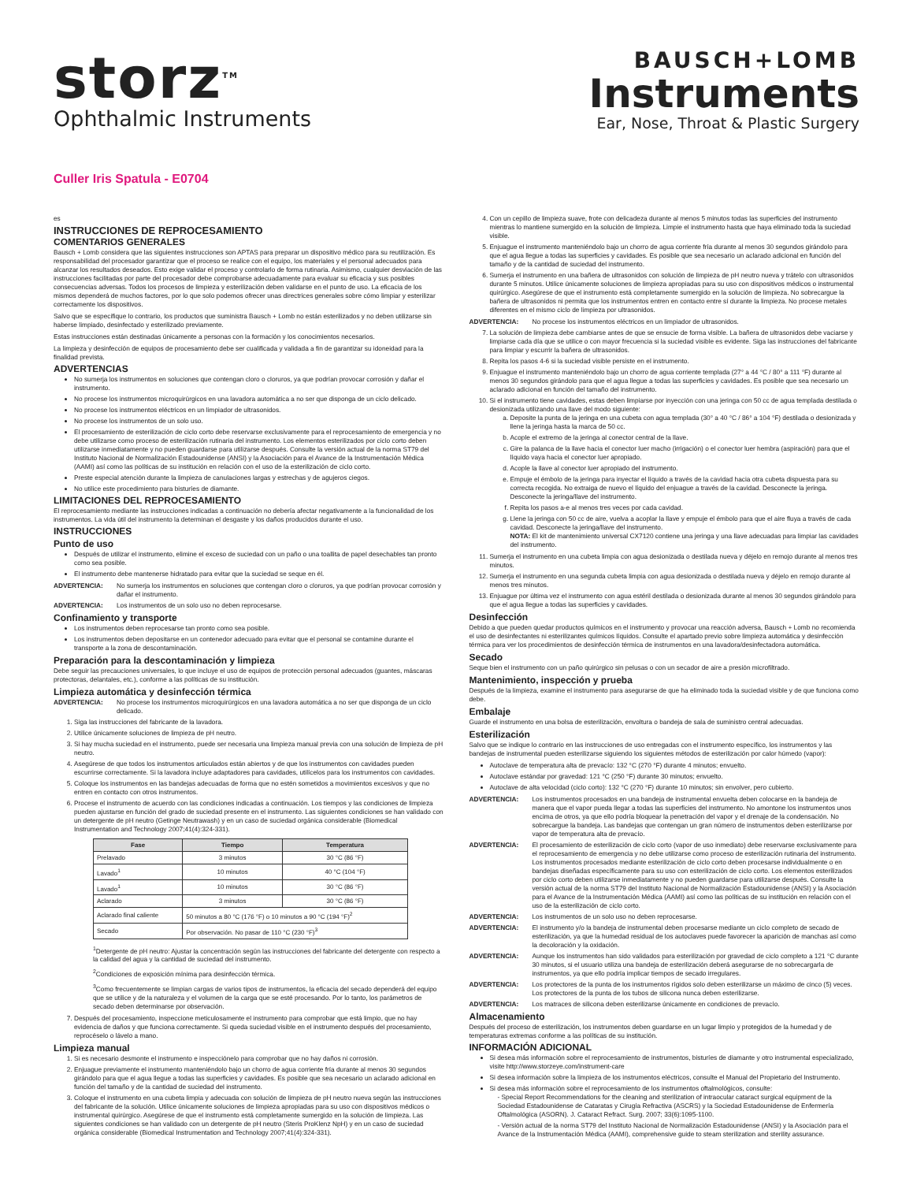storz<sup>TM</sup>
Ophthalmic Instruments
BAUSCH+LOMB
Instruments
Ear, Nose, Throat & Plastic Surgery
Culler Iris Spatula - E0704
es
INSTRUCCIONES DE REPROCESAMIENTO
COMENTARIOS GENERALES
Bausch + Lomb considera que las siguientes instrucciones son APTAS para preparar un dispositivo médico para su reutilización. Es responsabilidad del procesador garantizar que el proceso se realice con el equipo, los materiales y el personal adecuados para alcanzar los resultados deseados. Esto exige validar el proceso y controlarlo de forma rutinaria. Asimismo, cualquier desviación de las instrucciones facilitadas por parte del procesador debe comprobarse adecuadamente para evaluar su eficacia y sus posibles consecuencias adversas. Todos los procesos de limpieza y esterilización deben validarse en el punto de uso. La eficacia de los mismos dependerá de muchos factores, por lo que solo podemos ofrecer unas directrices generales sobre cómo limpiar y esterilizar correctamente los dispositivos.
Salvo que se especifique lo contrario, los productos que suministra Bausch + Lomb no están esterilizados y no deben utilizarse sin haberse limpiado, desinfectado y esterilizado previamente.
Estas instrucciones están destinadas únicamente a personas con la formación y los conocimientos necesarios.
La limpieza y desinfección de equipos de procesamiento debe ser cualificada y validada a fin de garantizar su idoneidad para la finalidad prevista.
ADVERTENCIAS
No sumerja los instrumentos en soluciones que contengan cloro o cloruros, ya que podrían provocar corrosión y dañar el instrumento.
No procese los instrumentos microquirúrgicos en una lavadora automática a no ser que disponga de un ciclo delicado.
No procese los instrumentos eléctricos en un limpiador de ultrasonidos.
No procese los instrumentos de un solo uso.
El procesamiento de esterilización de ciclo corto debe reservarse exclusivamente para el reprocesamiento de emergencia y no debe utilizarse como proceso de esterilización rutinaria del instrumento. Los elementos esterilizados por ciclo corto deben utilizarse inmediatamente y no pueden guardarse para utilizarse después. Consulte la versión actual de la norma ST79 del Instituto Nacional de Normalización Estadounidense (ANSI) y la Asociación para el Avance de la Instrumentación Médica (AAMI) así como las políticas de su institución en relación con el uso de la esterilización de ciclo corto.
Preste especial atención durante la limpieza de canulaciones largas y estrechas y de agujeros ciegos.
No utilice este procedimiento para bisturíes de diamante.
LIMITACIONES DEL REPROCESAMIENTO
El reprocesamiento mediante las instrucciones indicadas a continuación no debería afectar negativamente a la funcionalidad de los instrumentos. La vida útil del instrumento la determinan el desgaste y los daños producidos durante el uso.
INSTRUCCIONES
Punto de uso
Después de utilizar el instrumento, elimine el exceso de suciedad con un paño o una toallita de papel desechables tan pronto como sea posible.
El instrumento debe mantenerse hidratado para evitar que la suciedad se seque en él.
ADVERTENCIA: No sumerja los instrumentos en soluciones que contengan cloro o cloruros, ya que podrían provocar corrosión y dañar el instrumento.
ADVERTENCIA: Los instrumentos de un solo uso no deben reprocesarse.
Confinamiento y transporte
Los instrumentos deben reprocesarse tan pronto como sea posible.
Los instrumentos deben depositarse en un contenedor adecuado para evitar que el personal se contamine durante el transporte a la zona de descontaminación.
Preparación para la descontaminación y limpieza
Debe seguir las precauciones universales, lo que incluye el uso de equipos de protección personal adecuados (guantes, máscaras protectoras, delantales, etc.), conforme a las políticas de su institución.
Limpieza automática y desinfección térmica
ADVERTENCIA: No procese los instrumentos microquirúrgicos en una lavadora automática a no ser que disponga de un ciclo delicado.
1. Siga las instrucciones del fabricante de la lavadora.
2. Utilice únicamente soluciones de limpieza de pH neutro.
3. Si hay mucha suciedad en el instrumento, puede ser necesaria una limpieza manual previa con una solución de limpieza de pH neutro.
4. Asegúrese de que todos los instrumentos articulados están abiertos y de que los instrumentos con cavidades pueden escurrirse correctamente. Si la lavadora incluye adaptadores para cavidades, utilícelos para los instrumentos con cavidades.
5. Coloque los instrumentos en las bandejas adecuadas de forma que no estén sometidos a movimientos excesivos y que no entren en contacto con otros instrumentos.
6. Procese el instrumento de acuerdo con las condiciones indicadas a continuación. Los tiempos y las condiciones de limpieza pueden ajustarse en función del grado de suciedad presente en el instrumento. Las siguientes condiciones se han validado con un detergente de pH neutro (Getinge Neutrawash) y en un caso de suciedad orgánica considerable (Biomedical Instrumentation and Technology 2007;41(4):324-331).
| Fase | Tiempo | Temperatura |
| --- | --- | --- |
| Prelavado | 3 minutos | 30 °C (86 °F) |
| Lavado<sup>1</sup> | 10 minutos | 40 °C (104 °F) |
| Lavado<sup>1</sup> | 10 minutos | 30 °C (86 °F) |
| Aclarado | 3 minutos | 30 °C (86 °F) |
| Aclarado final caliente | 50 minutos a 80 °C (176 °F) o 10 minutos a 90 °C (194 °F)<sup>2</sup> | |
| Secado | Por observación. No pasar de 110 °C (230 °F)<sup>3</sup> | |
<sup>1</sup> Detergente de pH neutro: Ajustar la concentración según las instrucciones del fabricante del detergente con respecto a la calidad del agua y la cantidad de suciedad del instrumento.
<sup>2</sup> Condiciones de exposición mínima para desinfección térmica.
<sup>3</sup> Como frecuentemente se limpian cargas de varios tipos de instrumentos, la eficacia del secado dependerá del equipo que se utilice y de la naturaleza y el volumen de la carga que se esté procesando. Por lo tanto, los parámetros de secado deben determinarse por observación.
7. Después del procesamiento, inspeccione meticulosamente el instrumento para comprobar que está limpio, que no hay evidencia de daños y que funciona correctamente. Si queda suciedad visible en el instrumento después del procesamiento, reprocéselo o lávelo a mano.
Limpieza manual
1. Si es necesario desmonte el instrumento e inspecciónelo para comprobar que no hay daños ni corrosión.
2. Enjuague previamente el instrumento manteniéndolo bajo un chorro de agua corriente fría durante al menos 30 segundos girándolo para que el agua llegue a todas las superficies y cavidades. Es posible que sea necesario un aclarado adicional en función del tamaño y de la cantidad de suciedad del instrumento.
3. Coloque el instrumento en una cubeta limpia y adecuada con solución de limpieza de pH neutro nueva según las instrucciones del fabricante de la solución. Utilice únicamente soluciones de limpieza apropiadas para su uso con dispositivos médicos o instrumental quirúrgico. Asegúrese de que el instrumento está completamente sumergido en la solución de limpieza. Las siguientes condiciones se han validado con un detergente de pH neutro (Steris ProKlenz NpH) y en un caso de suciedad orgánica considerable (Biomedical Instrumentation and Technology 2007;41(4):324-331).
4. Con un cepillo de limpieza suave, frote con delicadeza durante al menos 5 minutos todas las superficies del instrumento mientras lo mantiene sumergido en la solución de limpieza. Limpie el instrumento hasta que haya eliminado toda la suciedad visible.
5. Enjuague el instrumento manteniéndolo bajo un chorro de agua corriente fría durante al menos 30 segundos girándolo para que el agua llegue a todas las superficies y cavidades. Es posible que sea necesario un aclarado adicional en función del tamaño y de la cantidad de suciedad del instrumento.
6. Sumerja el instrumento en una bañera de ultrasonidos con solución de limpieza de pH neutro nueva y trátelo con ultrasonidos durante 5 minutos. Utilice únicamente soluciones de limpieza apropiadas para su uso con dispositivos médicos o instrumental quirúrgico. Asegúrese de que el instrumento está completamente sumergido en la solución de limpieza. No sobrecargue la bañera de ultrasonidos ni permita que los instrumentos entren en contacto entre sí durante la limpieza. No procese metales diferentes en el mismo ciclo de limpieza por ultrasonidos.
ADVERTENCIA: No procese los instrumentos eléctricos en un limpiador de ultrasonidos.
7. La solución de limpieza debe cambiarse antes de que se ensucie de forma visible. La bañera de ultrasonidos debe vaciarse y limpiarse cada día que se utilice o con mayor frecuencia si la suciedad visible es evidente. Siga las instrucciones del fabricante para limpiar y escurrir la bañera de ultrasonidos.
8. Repita los pasos 4-6 si la suciedad visible persiste en el instrumento.
9. Enjuague el instrumento manteniéndolo bajo un chorro de agua corriente templada (27° a 44 °C / 80° a 111 °F) durante al menos 30 segundos girándolo para que el agua llegue a todas las superficies y cavidades. Es posible que sea necesario un aclarado adicional en función del tamaño del instrumento.
10. Si el instrumento tiene cavidades, estas deben limpiarse por inyección con una jeringa con 50 cc de agua templada destilada o desionizada utilizando una llave del modo siguiente:
a. Deposite la punta de la jeringa en una cubeta con agua templada (30° a 40 °C / 86° a 104 °F) destilada o desionizada y llene la jeringa hasta la marca de 50 cc.
b. Acople el extremo de la jeringa al conector central de la llave.
c. Gire la palanca de la llave hacia el conector luer macho (irrigación) o el conector luer hembra (aspiración) para que el líquido vaya hacia el conector luer apropiado.
d. Acople la llave al conector luer apropiado del instrumento.
e. Empuje el émbolo de la jeringa para inyectar el líquido a través de la cavidad hacia otra cubeta dispuesta para su correcta recogida. No extraiga de nuevo el líquido del enjuague a través de la cavidad. Desconecte la jeringa. Desconecte la jeringa/llave del instrumento.
f. Repita los pasos a-e al menos tres veces por cada cavidad.
g. Llene la jeringa con 50 cc de aire, vuelva a acoplar la llave y empuje el émbolo para que el aire fluya a través de cada cavidad. Desconecte la jeringa/llave del instrumento.
NOTA: El kit de mantenimiento universal CX7120 contiene una jeringa y una llave adecuadas para limpiar las cavidades del instrumento.
11. Sumerja el instrumento en una cubeta limpia con agua desionizada o destilada nueva y déjelo en remojo durante al menos tres minutos.
12. Sumerja el instrumento en una segunda cubeta limpia con agua desionizada o destilada nueva y déjelo en remojo durante al menos tres minutos.
13. Enjuague por última vez el instrumento con agua estéril destilada o desionizada durante al menos 30 segundos girándolo para que el agua llegue a todas las superficies y cavidades.
Desinfección
Debido a que pueden quedar productos químicos en el instrumento y provocar una reacción adversa, Bausch + Lomb no recomienda el uso de desinfectantes ni esterilizantes químicos líquidos. Consulte el apartado previo sobre limpieza automática y desinfección térmica para ver los procedimientos de desinfección térmica de instrumentos en una lavadora/desinfectadora automática.
Secado
Seque bien el instrumento con un paño quirúrgico sin pelusas o con un secador de aire a presión microfiltrado.
Mantenimiento, inspección y prueba
Después de la limpieza, examine el instrumento para asegurarse de que ha eliminado toda la suciedad visible y de que funciona como debe.
Embalaje
Guarde el instrumento en una bolsa de esterilización, envoltura o bandeja de sala de suministro central adecuadas.
Esterilización
Salvo que se indique lo contrario en las instrucciones de uso entregadas con el instrumento específico, los instrumentos y las bandejas de instrumental pueden esterilizarse siguiendo los siguientes métodos de esterilización por calor húmedo (vapor):
Autoclave de temperatura alta de prevacío: 132 °C (270 °F) durante 4 minutos; envuelto.
Autoclave estándar por gravedad: 121 °C (250 °F) durante 30 minutos; envuelto.
Autoclave de alta velocidad (ciclo corto): 132 °C (270 °F) durante 10 minutos; sin envolver, pero cubierto.
ADVERTENCIA: Los instrumentos procesados en una bandeja de instrumental envuelta deben colocarse en la bandeja de manera que el vapor pueda llegar a todas las superficies del instrumento. No amontone los instrumentos unos encima de otros, ya que ello podría bloquear la penetración del vapor y el drenaje de la condensación. No sobrecargue la bandeja. Las bandejas que contengan un gran número de instrumentos deben esterilizarse por vapor de temperatura alta de prevacío.
ADVERTENCIA: El procesamiento de esterilización de ciclo corto (vapor de uso inmediato) debe reservarse exclusivamente para el reprocesamiento de emergencia y no debe utilizarse como proceso de esterilización rutinaria del instrumento. Los instrumentos procesados mediante esterilización de ciclo corto deben procesarse individualmente o en bandejas diseñadas específicamente para su uso con esterilización de ciclo corto. Los elementos esterilizados por ciclo corto deben utilizarse inmediatamente y no pueden guardarse para utilizarse después. Consulte la versión actual de la norma ST79 del Instituto Nacional de Normalización Estadounidense (ANSI) y la Asociación para el Avance de la Instrumentación Médica (AAMI) así como las políticas de su institución en relación con el uso de la esterilización de ciclo corto.
ADVERTENCIA: Los instrumentos de un solo uso no deben reprocesarse.
ADVERTENCIA: El instrumento y/o la bandeja de instrumental deben procesarse mediante un ciclo completo de secado de esterilización, ya que la humedad residual de los autoclaves puede favorecer la aparición de manchas así como la decoloración y la oxidación.
ADVERTENCIA: Aunque los instrumentos han sido validados para esterilización por gravedad de ciclo completo a 121 °C durante 30 minutos, si el usuario utiliza una bandeja de esterilización deberá asegurarse de no sobrecargarla de instrumentos, ya que ello podría implicar tiempos de secado irregulares.
ADVERTENCIA: Los protectores de la punta de los instrumentos rígidos solo deben esterilizarse un máximo de cinco (5) veces. Los protectores de la punta de los tubos de silicona nunca deben esterilizarse.
ADVERTENCIA: Los matraces de silicona deben esterilizarse únicamente en condiciones de prevacío.
Almacenamiento
Después del proceso de esterilización, los instrumentos deben guardarse en un lugar limpio y protegidos de la humedad y de temperaturas extremas conforme a las políticas de su institución.
INFORMACIÓN ADICIONAL
Si desea más información sobre el reprocesamiento de instrumentos, bisturíes de diamante y otro instrumental especializado, visite http://www.storzeye.com/instrument-care
Si desea información sobre la limpieza de los instrumentos eléctricos, consulte el Manual del Propietario del Instrumento.
Si desea más información sobre el reprocesamiento de los instrumentos oftalmológicos, consulte:
- Special Report Recommendations for the cleaning and sterilization of intraocular cataract surgical equipment de la Sociedad Estadounidense de Cataratas y Cirugía Refractiva (ASCRS) y la Sociedad Estadounidense de Enfermería Oftalmológica (ASORN). J. Cataract Refract. Surg. 2007; 33(6):1095-1100.
- Versión actual de la norma ST79 del Instituto Nacional de Normalización Estadounidense (ANSI) y la Asociación para el Avance de la Instrumentación Médica (AAMI), comprehensive guide to steam sterilization and sterility assurance.